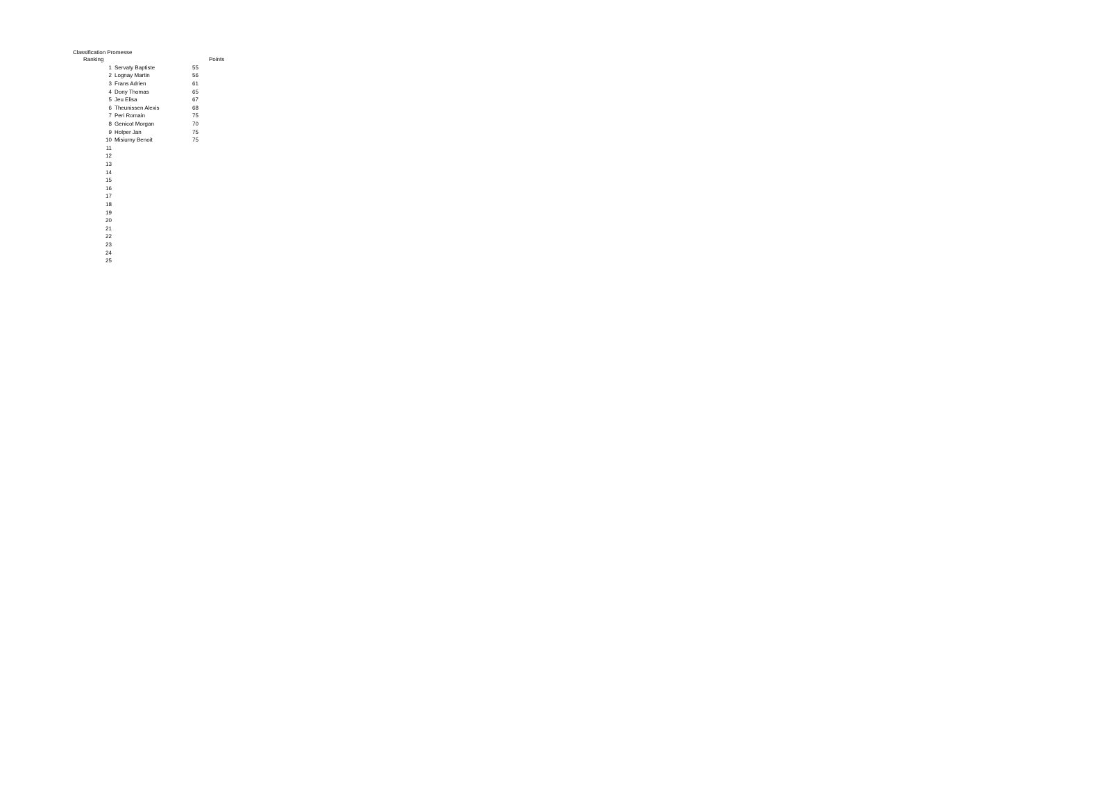Classification Promesse
| Ranking | | | Points |
| --- | --- | --- | --- |
| 1 | Servaty Baptiste | 55 | |
| 2 | Lognay Martin | 56 | |
| 3 | Frans Adrien | 61 | |
| 4 | Dony Thomas | 65 | |
| 5 | Jeu Elisa | 67 | |
| 6 | Theunissen Alexis | 68 | |
| 7 | Peri Romain | 75 | |
| 8 | Genicot Morgan | 70 | |
| 9 | Holper Jan | 75 | |
| 10 | Misiurny Benoit | 75 | |
| 11 | | | |
| 12 | | | |
| 13 | | | |
| 14 | | | |
| 15 | | | |
| 16 | | | |
| 17 | | | |
| 18 | | | |
| 19 | | | |
| 20 | | | |
| 21 | | | |
| 22 | | | |
| 23 | | | |
| 24 | | | |
| 25 | | | |